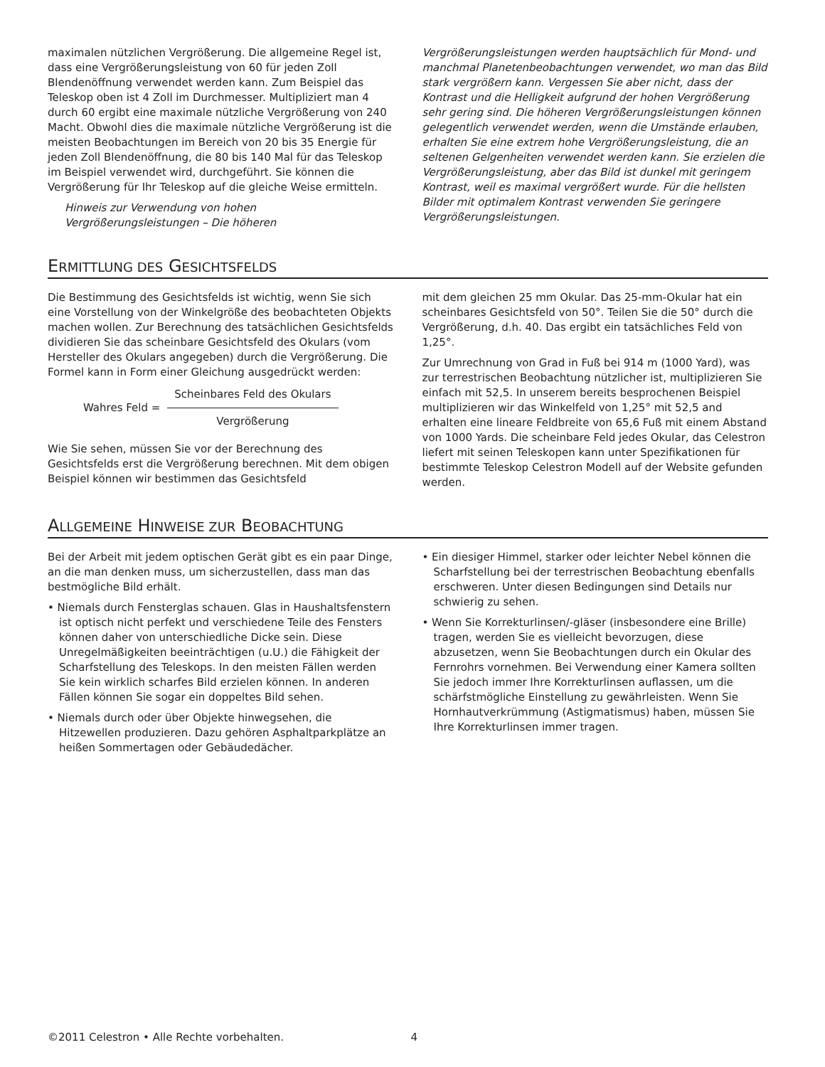maximalen nützlichen Vergrößerung. Die allgemeine Regel ist, dass eine Vergrößerungsleistung von 60 für jeden Zoll Blendenöffnung verwendet werden kann. Zum Beispiel das Teleskop oben ist 4 Zoll im Durchmesser. Multipliziert man 4 durch 60 ergibt eine maximale nützliche Vergrößerung von 240 Macht. Obwohl dies die maximale nützliche Vergrößerung ist die meisten Beobachtungen im Bereich von 20 bis 35 Energie für jeden Zoll Blendenöffnung, die 80 bis 140 Mal für das Teleskop im Beispiel verwendet wird, durchgeführt. Sie können die Vergrößerung für Ihr Teleskop auf die gleiche Weise ermitteln.
Hinweis zur Verwendung von hohen Vergrößerungsleistungen – Die höheren
Vergrößerungsleistungen werden hauptsächlich für Mond- und manchmal Planetenbeobachtungen verwendet, wo man das Bild stark vergrößern kann. Vergessen Sie aber nicht, dass der Kontrast und die Helligkeit aufgrund der hohen Vergrößerung sehr gering sind. Die höheren Vergrößerungsleistungen können gelegentlich verwendet werden, wenn die Umstände erlauben, erhalten Sie eine extrem hohe Vergrößerungsleistung, die an seltenen Gelgenheiten verwendet werden kann. Sie erzielen die Vergrößerungsleistung, aber das Bild ist dunkel mit geringem Kontrast, weil es maximal vergrößert wurde. Für die hellsten Bilder mit optimalem Kontrast verwenden Sie geringere Vergrößerungsleistungen.
ERMITTLUNG DES GESICHTSFELDS
Die Bestimmung des Gesichtsfelds ist wichtig, wenn Sie sich eine Vorstellung von der Winkelgröße des beobachteten Objekts machen wollen. Zur Berechnung des tatsächlichen Gesichtsfelds dividieren Sie das scheinbare Gesichtsfeld des Okulars (vom Hersteller des Okulars angegeben) durch die Vergrößerung. Die Formel kann in Form einer Gleichung ausgedrückt werden:
Wahres Feld =
Scheinbares Feld des Okulars
Vergrößerung
Wie Sie sehen, müssen Sie vor der Berechnung des Gesichtsfelds erst die Vergrößerung berechnen. Mit dem obigen Beispiel können wir bestimmen das Gesichtsfeld
mit dem gleichen 25 mm Okular. Das 25-mm-Okular hat ein scheinbares Gesichtsfeld von 50°. Teilen Sie die 50° durch die Vergrößerung, d.h. 40. Das ergibt ein tatsächliches Feld von 1,25°.
Zur Umrechnung von Grad in Fuß bei 914 m (1000 Yard), was zur terrestrischen Beobachtung nützlicher ist, multiplizieren Sie einfach mit 52,5. In unserem bereits besprochenen Beispiel multiplizieren wir das Winkelfeld von 1,25° mit 52,5 and erhalten eine lineare Feldbreite von 65,6 Fuß mit einem Abstand von 1000 Yards. Die scheinbare Feld jedes Okular, das Celestron liefert mit seinen Teleskopen kann unter Spezifikationen für bestimmte Teleskop Celestron Modell auf der Website gefunden werden.
ALLGEMEINE HINWEISE ZUR BEOBACHTUNG
Bei der Arbeit mit jedem optischen Gerät gibt es ein paar Dinge, an die man denken muss, um sicherzustellen, dass man das bestmögliche Bild erhält.
• Niemals durch Fensterglas schauen. Glas in Haushaltsfenstern ist optisch nicht perfekt und verschiedene Teile des Fensters können daher von unterschiedliche Dicke sein. Diese Unregelmäßigkeiten beeinträchtigen (u.U.) die Fähigkeit der Scharfstellung des Teleskops. In den meisten Fällen werden Sie kein wirklich scharfes Bild erzielen können. In anderen Fällen können Sie sogar ein doppeltes Bild sehen.
• Niemals durch oder über Objekte hinwegsehen, die Hitzewellen produzieren. Dazu gehören Asphaltparkplätze an heißen Sommertagen oder Gebäudedächer.
• Ein diesiger Himmel, starker oder leichter Nebel können die Scharfstellung bei der terrestrischen Beobachtung ebenfalls erschweren. Unter diesen Bedingungen sind Details nur schwierig zu sehen.
• Wenn Sie Korrekturlinsen/-gläser (insbesondere eine Brille) tragen, werden Sie es vielleicht bevorzugen, diese abzusetzen, wenn Sie Beobachtungen durch ein Okular des Fernrohrs vornehmen. Bei Verwendung einer Kamera sollten Sie jedoch immer Ihre Korrekturlinsen auflassen, um die schärfstmögliche Einstellung zu gewährleisten. Wenn Sie Hornhautverkrümmung (Astigmatismus) haben, müssen Sie Ihre Korrekturlinsen immer tragen.
©2011 Celestron • Alle Rechte vorbehalten. 4